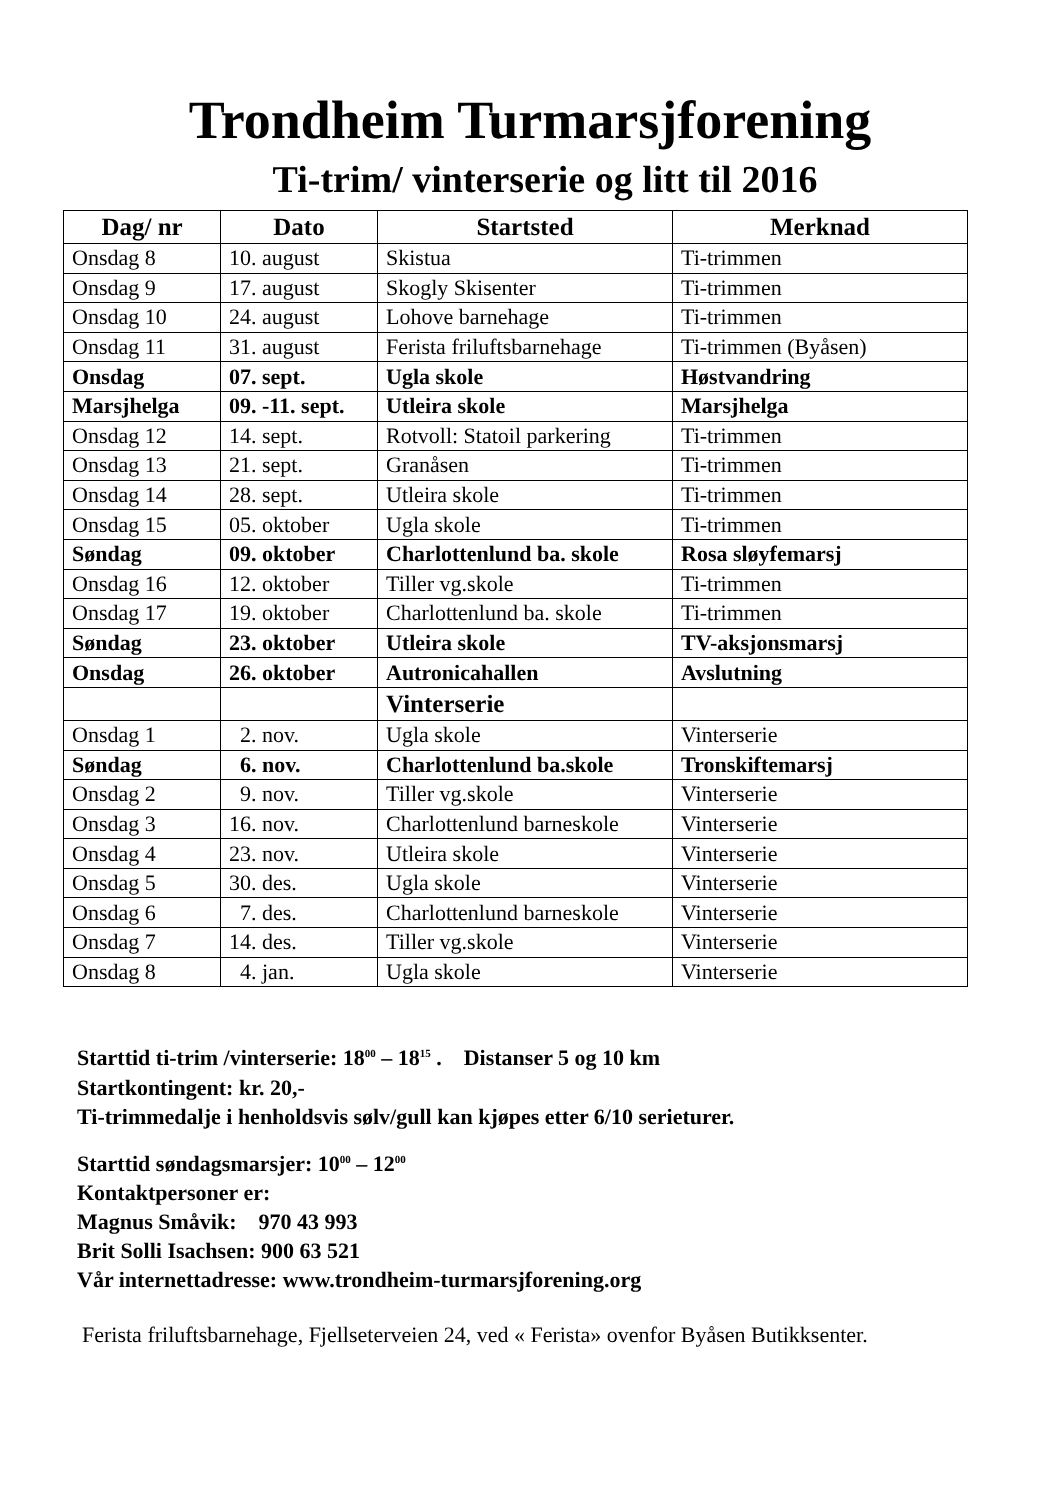Trondheim Turmarsjforening
Ti-trim/ vinterserie og litt til 2016
| Dag/ nr | Dato | Startsted | Merknad |
| --- | --- | --- | --- |
| Onsdag 8 | 10. august | Skistua | Ti-trimmen |
| Onsdag 9 | 17. august | Skogly Skisenter | Ti-trimmen |
| Onsdag 10 | 24. august | Lohove barnehage | Ti-trimmen |
| Onsdag 11 | 31. august | Ferista friluftsbarnehage | Ti-trimmen (Byåsen) |
| Onsdag | 07. sept. | Ugla skole | Høstvandring |
| Marsjhelga | 09. -11. sept. | Utleira skole | Marsjhelga |
| Onsdag 12 | 14. sept. | Rotvoll: Statoil parkering | Ti-trimmen |
| Onsdag 13 | 21. sept. | Granåsen | Ti-trimmen |
| Onsdag 14 | 28. sept. | Utleira skole | Ti-trimmen |
| Onsdag 15 | 05. oktober | Ugla skole | Ti-trimmen |
| Søndag | 09. oktober | Charlottenlund ba. skole | Rosa sløyfemarsj |
| Onsdag 16 | 12. oktober | Tiller vg.skole | Ti-trimmen |
| Onsdag 17 | 19. oktober | Charlottenlund ba. skole | Ti-trimmen |
| Søndag | 23. oktober | Utleira skole | TV-aksjonsmarsj |
| Onsdag | 26. oktober | Autronicahallen | Avslutning |
| | | Vinterserie | |
| Onsdag 1 | 2. nov. | Ugla skole | Vinterserie |
| Søndag | 6. nov. | Charlottenlund ba.skole | Tronskiftemarsj |
| Onsdag 2 | 9. nov. | Tiller vg.skole | Vinterserie |
| Onsdag 3 | 16. nov. | Charlottenlund barneskole | Vinterserie |
| Onsdag 4 | 23. nov. | Utleira skole | Vinterserie |
| Onsdag 5 | 30. des. | Ugla skole | Vinterserie |
| Onsdag 6 | 7. des. | Charlottenlund barneskole | Vinterserie |
| Onsdag 7 | 14. des. | Tiller vg.skole | Vinterserie |
| Onsdag 8 | 4. jan. | Ugla skole | Vinterserie |
Starttid ti-trim /vinterserie: 18<sup>00</sup> – 18<sup>15</sup> . Distanser 5 og 10 km
Startkontingent: kr. 20,-
Ti-trimmedalje i henholdsvis sølv/gull kan kjøpes etter 6/10 serieturer.
Starttid søndagsmarsjer: 10<sup>00</sup> – 12<sup>00</sup>
Kontaktpersoner er:
Magnus Småvik: 970 43 993
Brit Solli Isachsen: 900 63 521
Vår internettadresse: www.trondheim-turmarsjforening.org
Ferista friluftsbarnehage, Fjellseterveien 24, ved « Ferista» ovenfor Byåsen Butikksenter.